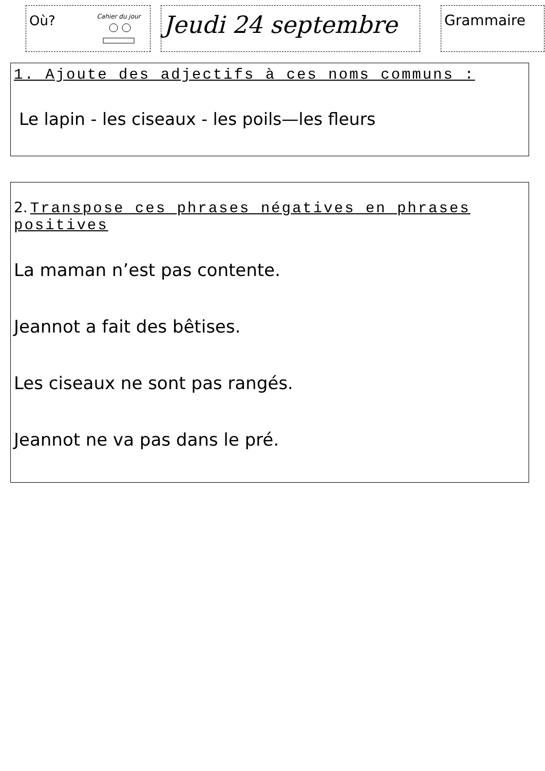Où?
Cahier du jour
Jeudi 24 septembre
Grammaire
1. Ajoute des adjectifs à ces noms communs :
Le lapin - les ciseaux - les poils—les fleurs
2. Transpose ces phrases négatives en phrases positives
La maman n’est pas contente.
Jeannot a fait des bêtises.
Les ciseaux ne sont pas rangés.
Jeannot ne va pas dans le pré.